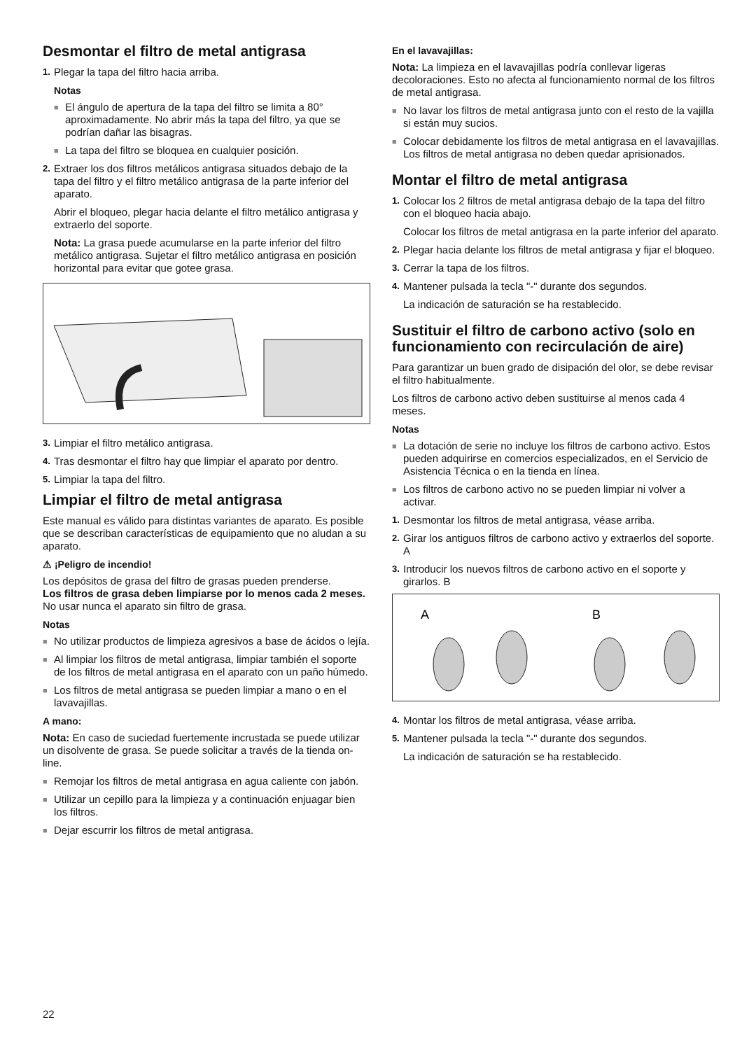Desmontar el filtro de metal antigrasa
1. Plegar la tapa del filtro hacia arriba.
Notas
■ El ángulo de apertura de la tapa del filtro se limita a 80° aproximadamente. No abrir más la tapa del filtro, ya que se podrían dañar las bisagras.
■ La tapa del filtro se bloquea en cualquier posición.
2. Extraer los dos filtros metálicos antigrasa situados debajo de la tapa del filtro y el filtro metálico antigrasa de la parte inferior del aparato.
Abrir el bloqueo, plegar hacia delante el filtro metálico antigrasa y extraerlo del soporte.
Nota: La grasa puede acumularse en la parte inferior del filtro metálico antigrasa. Sujetar el filtro metálico antigrasa en posición horizontal para evitar que gotee grasa.
3. Limpiar el filtro metálico antigrasa.
4. Tras desmontar el filtro hay que limpiar el aparato por dentro.
5. Limpiar la tapa del filtro.
Limpiar el filtro de metal antigrasa
Este manual es válido para distintas variantes de aparato. Es posible que se describan características de equipamiento que no aludan a su aparato.
⚠ ¡Peligro de incendio!
Los depósitos de grasa del filtro de grasas pueden prenderse.
Los filtros de grasa deben limpiarse por lo menos cada 2 meses.
No usar nunca el aparato sin filtro de grasa.
Notas
■ No utilizar productos de limpieza agresivos a base de ácidos o lejía.
■ Al limpiar los filtros de metal antigrasa, limpiar también el soporte de los filtros de metal antigrasa en el aparato con un paño húmedo.
■ Los filtros de metal antigrasa se pueden limpiar a mano o en el lavavajillas.
A mano:
Nota: En caso de suciedad fuertemente incrustada se puede utilizar un disolvente de grasa. Se puede solicitar a través de la tienda on-line.
■ Remojar los filtros de metal antigrasa en agua caliente con jabón.
■ Utilizar un cepillo para la limpieza y a continuación enjuagar bien los filtros.
■ Dejar escurrir los filtros de metal antigrasa.
En el lavavajillas:
Nota: La limpieza en el lavavajillas podría conllevar ligeras decoloraciones. Esto no afecta al funcionamiento normal de los filtros de metal antigrasa.
■ No lavar los filtros de metal antigrasa junto con el resto de la vajilla si están muy sucios.
■ Colocar debidamente los filtros de metal antigrasa en el lavavajillas. Los filtros de metal antigrasa no deben quedar aprisionados.
Montar el filtro de metal antigrasa
1. Colocar los 2 filtros de metal antigrasa debajo de la tapa del filtro con el bloqueo hacia abajo.
Colocar los filtros de metal antigrasa en la parte inferior del aparato.
2. Plegar hacia delante los filtros de metal antigrasa y fijar el bloqueo.
3. Cerrar la tapa de los filtros.
4. Mantener pulsada la tecla "-" durante dos segundos.
La indicación de saturación se ha restablecido.
Sustituir el filtro de carbono activo (solo en funcionamiento con recirculación de aire)
Para garantizar un buen grado de disipación del olor, se debe revisar el filtro habitualmente.
Los filtros de carbono activo deben sustituirse al menos cada 4 meses.
Notas
■ La dotación de serie no incluye los filtros de carbono activo. Estos pueden adquirirse en comercios especializados, en el Servicio de Asistencia Técnica o en la tienda en línea.
■ Los filtros de carbono activo no se pueden limpiar ni volver a activar.
1. Desmontar los filtros de metal antigrasa, véase arriba.
2. Girar los antiguos filtros de carbono activo y extraerlos del soporte. A
3. Introducir los nuevos filtros de carbono activo en el soporte y girarlos. B
A
B
4. Montar los filtros de metal antigrasa, véase arriba.
5. Mantener pulsada la tecla "-" durante dos segundos.
La indicación de saturación se ha restablecido.
22